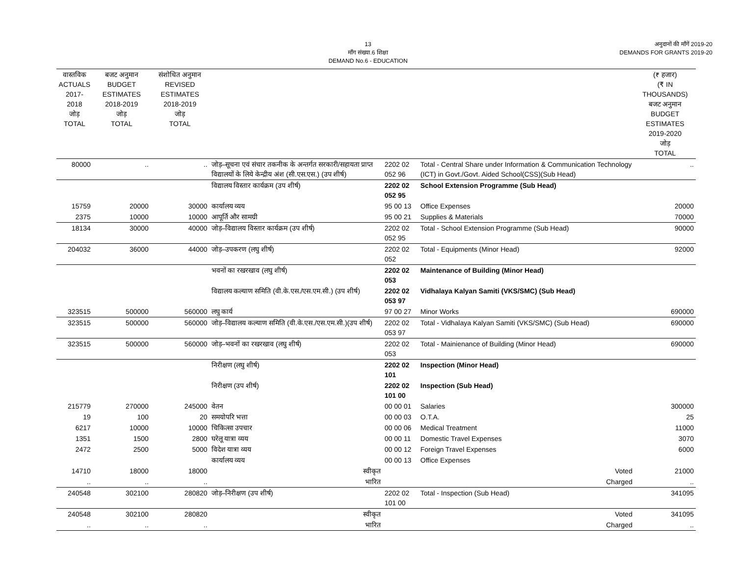13
माँग संख्या.6 शिक्षा
DEMAND No.6 - EDUCATION
अनुदानों की माँगें 2019-20
DEMANDS FOR GRANTS 2019-20
| वास्तविक ACTUALS 2017-2018 जोड़ TOTAL | बजट अनुमान BUDGET ESTIMATES 2018-2019 जोड़ TOTAL | संशोधित अनुमान REVISED ESTIMATES 2018-2019 जोड़ TOTAL | | | | (₹ हजार) (₹ IN THOUSANDS) बजट अनुमान BUDGET ESTIMATES 2019-2020 जोड़ TOTAL |
| --- | --- | --- | --- | --- | --- | --- |
| 80000 | .. | .. | जोड़–सूचना एवं संचार तकनीक के अन्तर्गत सरकारी/सहायता प्राप्त विद्यालयों के लिये केन्द्रीय अंश (सी.एस.एस.) (उप शीर्ष) | 2202 02 052 96 | Total - Central Share under Information & Communication Technology (ICT) in Govt./Govt. Aided School(CSS)(Sub Head) | .. |
| | | | विद्यालय विस्तार कार्यक्रम (उप शीर्ष) | 2202 02 052 95 | School Extension Programme (Sub Head) | |
| 15759 | 20000 | 30000 | कार्यालय व्यय | 95 00 13 | Office Expenses | 20000 |
| 2375 | 10000 | 10000 | आपूर्ति और सामग्री | 95 00 21 | Supplies & Materials | 70000 |
| 18134 | 30000 | 40000 | जोड़–विद्यालय विस्तार कार्यक्रम (उप शीर्ष) | 2202 02 052 95 | Total - School Extension Programme (Sub Head) | 90000 |
| 204032 | 36000 | 44000 | जोड़–उपकरण (लघु शीर्ष) | 2202 02 052 | Total - Equipments (Minor Head) | 92000 |
| | | | भवनों का रखरखाव (लघु शीर्ष) | 2202 02 053 | Maintenance of Building (Minor Head) | |
| | | | विद्यालय कल्याण समिति (वी.के.एस./एस.एम.सी.) (उप शीर्ष) | 2202 02 053 97 | Vidhalaya Kalyan Samiti (VKS/SMC) (Sub Head) | |
| 323515 | 500000 | 560000 | लघु कार्य | 97 00 27 | Minor Works | 690000 |
| 323515 | 500000 | 560000 | जोड़–विद्यालय कल्याण समिति (वी.के.एस./एस.एम.सी.)(उप शीर्ष) | 2202 02 053 97 | Total - Vidhalaya Kalyan Samiti (VKS/SMC) (Sub Head) | 690000 |
| 323515 | 500000 | 560000 | जोड़–भवनों का रखरखाव (लघु शीर्ष) | 2202 02 053 | Total - Mainienance of Building (Minor Head) | 690000 |
| | | | निरीक्षण (लघु शीर्ष) | 2202 02 101 | Inspection (Minor Head) | |
| | | | निरीक्षण (उप शीर्ष) | 2202 02 101 00 | Inspection (Sub Head) | |
| 215779 | 270000 | 245000 | वेतन | 00 00 01 | Salaries | 300000 |
| 19 | 100 | 20 | समयोपरि भत्ता | 00 00 03 | O.T.A. | 25 |
| 6217 | 10000 | 10000 | चिकित्सा उपचार | 00 00 06 | Medical Treatment | 11000 |
| 1351 | 1500 | 2800 | घरेलू यात्रा व्यय | 00 00 11 | Domestic Travel Expenses | 3070 |
| 2472 | 2500 | 5000 | विदेश यात्रा व्यय | 00 00 12 | Foreign Travel Expenses | 6000 |
| | | | कार्यालय व्यय | 00 00 13 | Office Expenses | |
| 14710 | 18000 | 18000 | स्वीकृत | | Voted | 21000 |
| .. | .. | .. | भारित | | Charged | .. |
| 240548 | 302100 | 280820 | जोड़–निरीक्षण (उप शीर्ष) | 2202 02 101 00 | Total - Inspection (Sub Head) | 341095 |
| 240548 | 302100 | 280820 | स्वीकृत | | Voted | 341095 |
| .. | .. | .. | भारित | | Charged | .. |